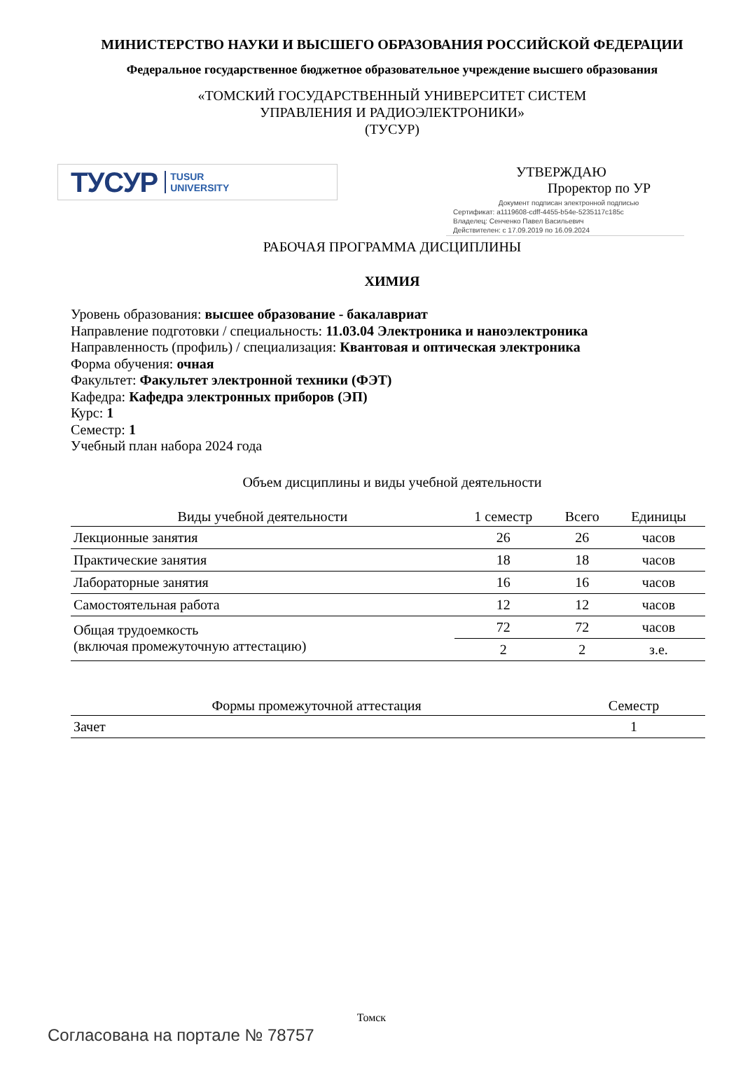МИНИСТЕРСТВО НАУКИ И ВЫСШЕГО ОБРАЗОВАНИЯ РОССИЙСКОЙ ФЕДЕРАЦИИ
Федеральное государственное бюджетное образовательное учреждение высшего образования
«ТОМСКИЙ ГОСУДАРСТВЕННЫЙ УНИВЕРСИТЕТ СИСТЕМ
УПРАВЛЕНИЯ И РАДИОЭЛЕКТРОНИКИ»
(ТУСУР)
ТУСУР TUSUR
UNIVERSITY
УТВЕРЖДАЮ
Проректор по УР
Документ подписан электронной подписью
Сертификат: a1119608-cdff-4455-b54e-5235117c185c
Владелец: Сенченко Павел Васильевич
Действителен: с 17.09.2019 по 16.09.2024
РАБОЧАЯ ПРОГРАММА ДИСЦИПЛИНЫ
ХИМИЯ
Уровень образования: высшее образование - бакалавриат
Направление подготовки / специальность: 11.03.04 Электроника и наноэлектроника
Направленность (профиль) / специализация: Квантовая и оптическая электроника
Форма обучения: очная
Факультет: Факультет электронной техники (ФЭТ)
Кафедра: Кафедра электронных приборов (ЭП)
Курс: 1
Семестр: 1
Учебный план набора 2024 года
Объем дисциплины и виды учебной деятельности
| Виды учебной деятельности | 1 семестр | Всего | Единицы |
| --- | --- | --- | --- |
| Лекционные занятия | 26 | 26 | часов |
| Практические занятия | 18 | 18 | часов |
| Лабораторные занятия | 16 | 16 | часов |
| Самостоятельная работа | 12 | 12 | часов |
| Общая трудоемкость (включая промежуточную аттестацию) | 72 | 72 | часов |
| | 2 | 2 | з.е. |
| Формы промежуточной аттестация | Семестр |
| --- | --- |
| Зачет | 1 |
Томск
Согласована на портале № 78757